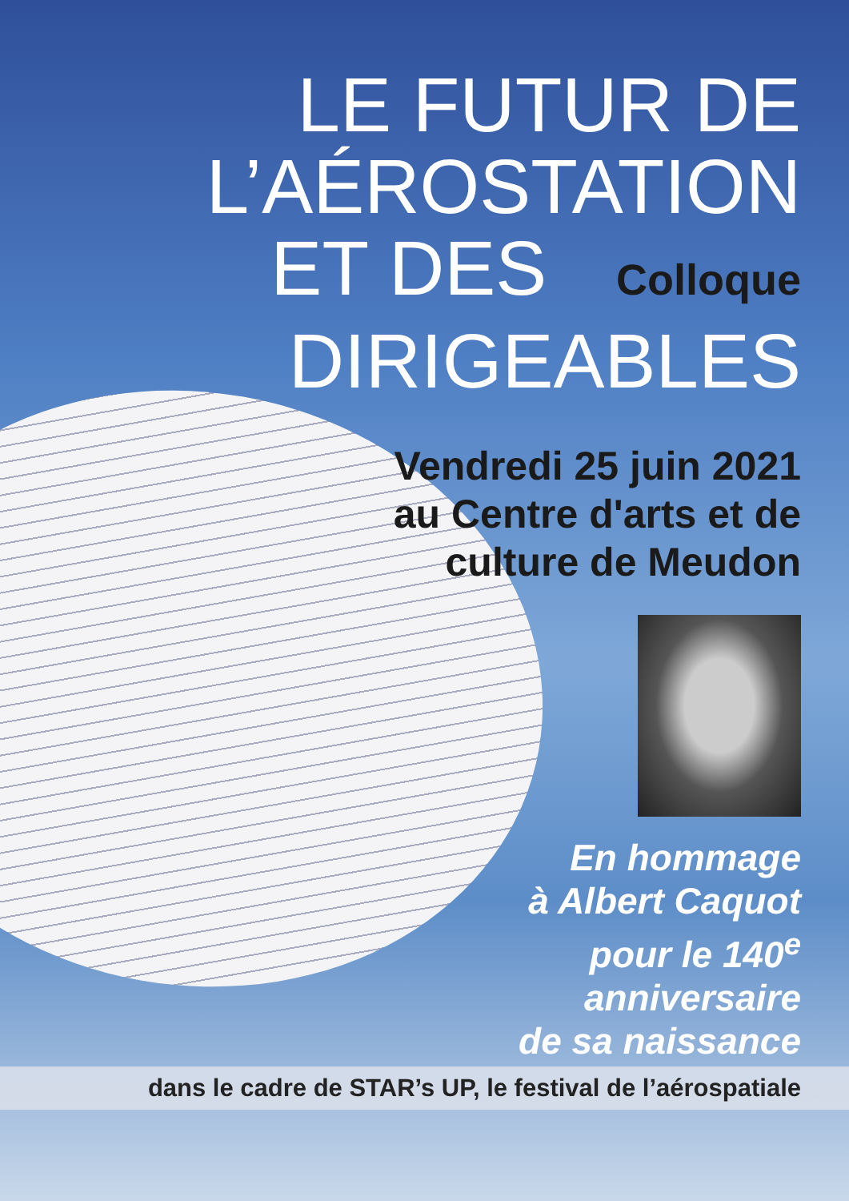LE FUTUR DE
L’AÉROSTATION
ET DES Colloque
DIRIGEABLES
Vendredi 25 juin 2021
au Centre d'arts et de
culture de Meudon
En hommage
à Albert Caquot
pour le 140<sup>e</sup>
anniversaire
de sa naissance
dans le cadre de STAR’s UP, le festival de l’aérospatiale